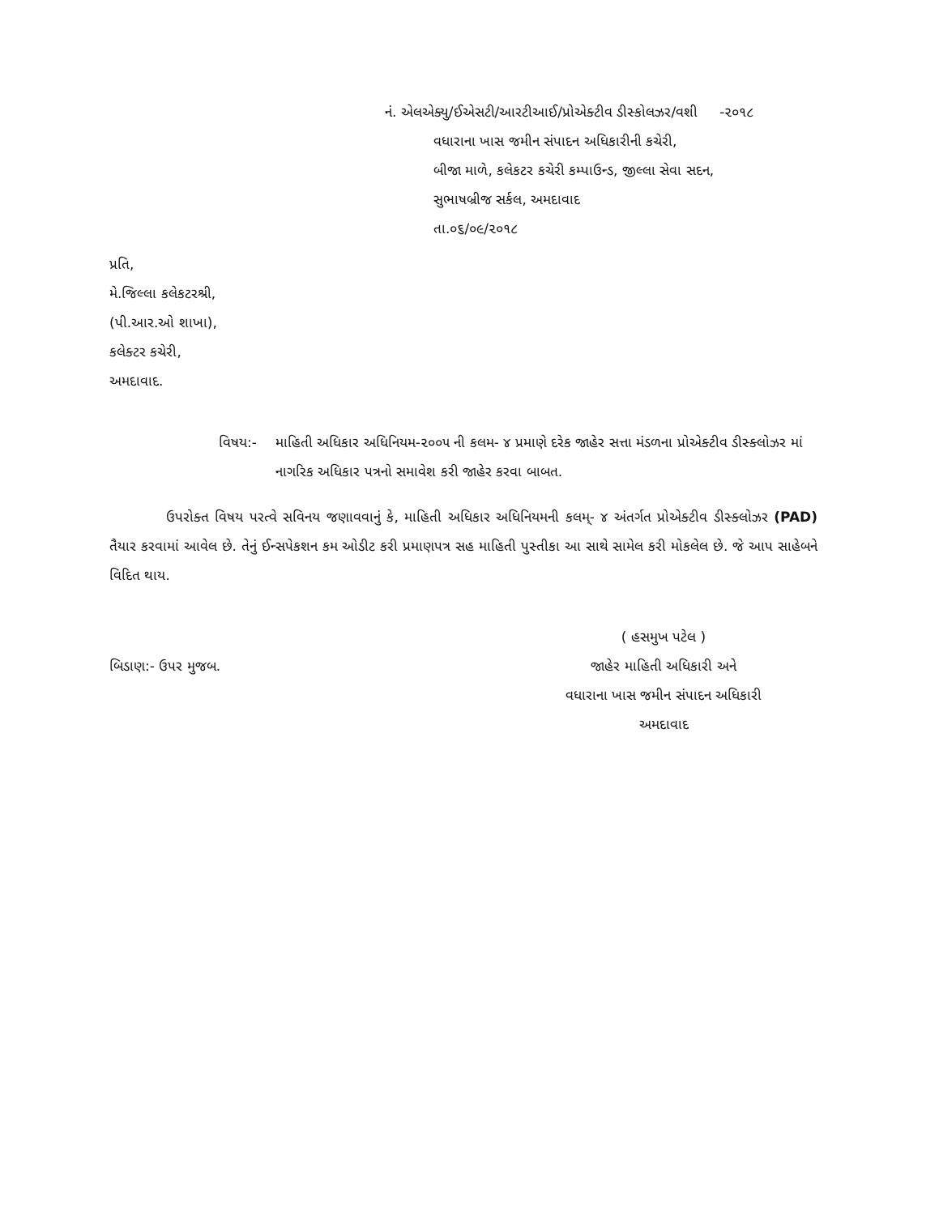નં. એલએક્યુ/ઈએસટી/આરટીઆઈ/પ્રોએક્ટીવ ડીસ્કોલઝર/વશી -૨૦૧૮
વધારાના ખાસ જમીન સંપાદન અધિકારીની કચેરી,
બીજા માળે, કલેકટર કચેરી કમ્પાઉન્ડ, જીલ્લા સેવા સદન,
સુભાષબ્રીજ સર્કલ, અમદાવાદ
તા.૦૬/૦૯/૨૦૧૮
પ્રતિ,
મે.જિલ્લા કલેકટરશ્રી,
(પી.આર.ઓ શાખા),
કલેક્ટર કચેરી,
અમદાવાદ.
વિષય:- માહિતી અધિકાર અધિનિયમ-૨૦૦૫ ની કલમ- ૪ પ્રમાણે દરેક જાહેર સત્તા મંડળના પ્રોએક્ટીવ ડીસ્ક્લોઝર માં નાગરિક અધિકાર પત્રનો સમાવેશ કરી જાહેર કરવા બાબત.
ઉપરોક્ત વિષય પરત્વે સવિનય જણાવવાનું કે, માહિતી અધિકાર અધિનિયમની કલમ્- ૪ અંતર્ગત પ્રોએક્ટીવ ડીસ્ક્લોઝર (PAD) તૈયાર કરવામાં આવેલ છે. તેનું ઈન્સપેકશન કમ ઓડીટ કરી પ્રમાણપત્ર સહ માહિતી પુસ્તીકા આ સાથે સામેલ કરી મોકલેલ છે. જે આપ સાહેબને વિદિત થાય.
બિડાણ:- ઉપર મુજબ. ( હસમુખ પટેલ )
જાહેર માહિતી અધિકારી અને
વધારાના ખાસ જમીન સંપાદન અધિકારી
અમદાવાદ